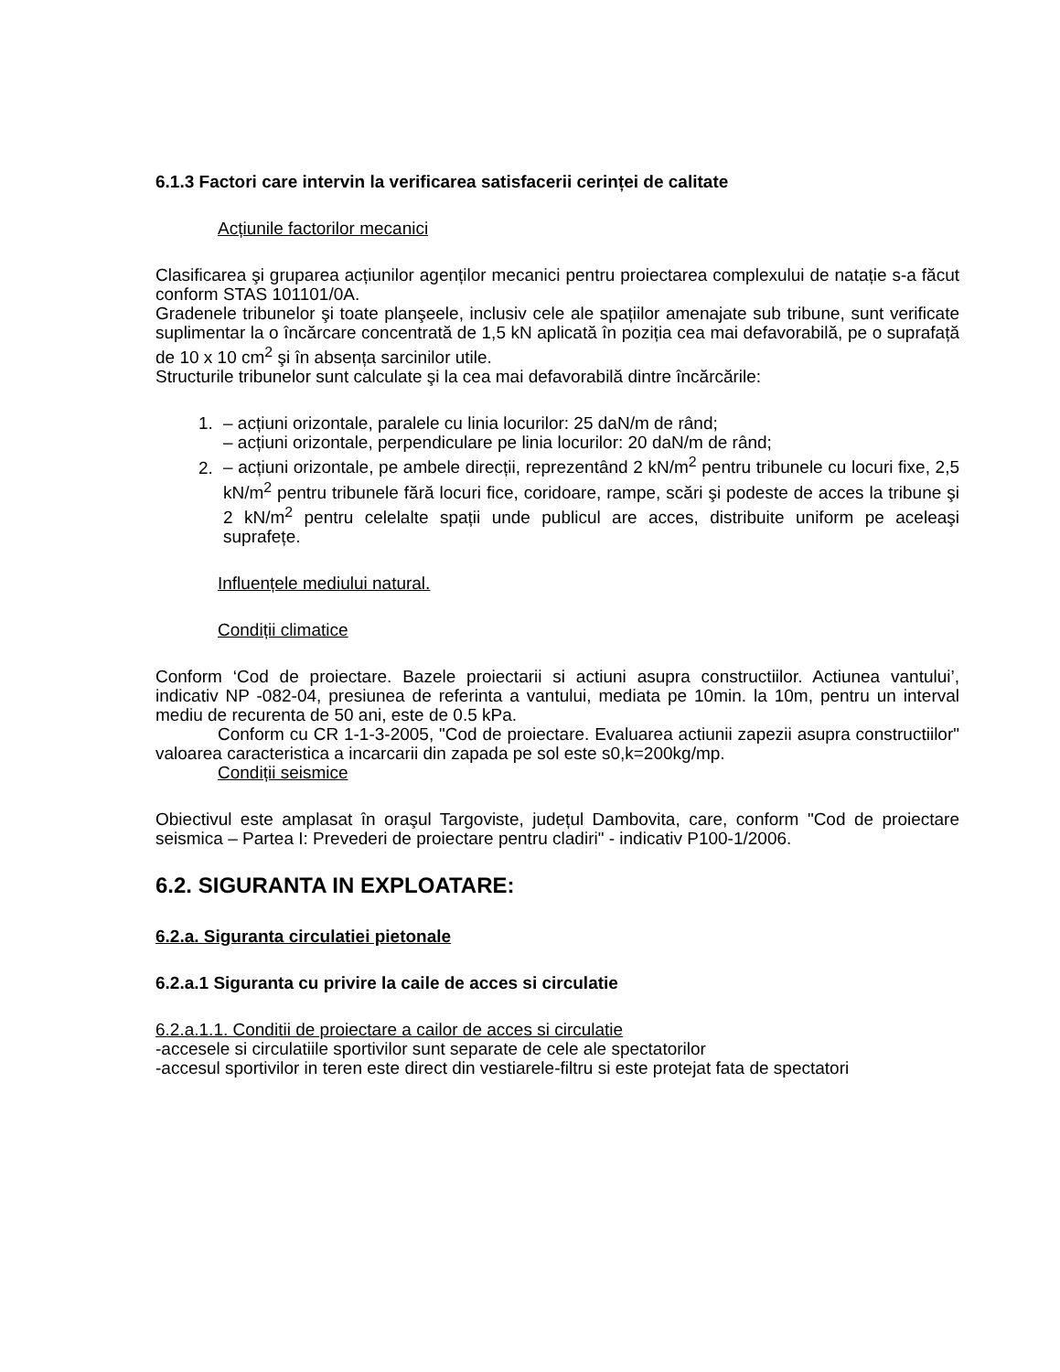6.1.3 Factori care intervin la verificarea satisfacerii cerinței de calitate
Acțiunile factorilor mecanici
Clasificarea şi gruparea acțiunilor agenților mecanici pentru proiectarea complexului de natație s-a făcut conform STAS 101101/0A.
Gradenele tribunelor şi toate planşeele, inclusiv cele ale spațiilor amenajate sub tribune, sunt verificate suplimentar la o încărcare concentrată de 1,5 kN aplicată în poziția cea mai defavorabilă, pe o suprafață de 10 x 10 cm<sup>2</sup> şi în absența sarcinilor utile.
Structurile tribunelor sunt calculate şi la cea mai defavorabilă dintre încărcările:
1. – acțiuni orizontale, paralele cu linia locurilor: 25 daN/m de rând;
– acțiuni orizontale, perpendiculare pe linia locurilor: 20 daN/m de rând;
2. – acțiuni orizontale, pe ambele direcții, reprezentând 2 kN/m<sup>2</sup> pentru tribunele cu locuri fixe, 2,5 kN/m<sup>2</sup> pentru tribunele fără locuri fice, coridoare, rampe, scări şi podeste de acces la tribune şi 2 kN/m<sup>2</sup> pentru celelalte spații unde publicul are acces, distribuite uniform pe aceleaşi suprafețe.
Influențele mediului natural.
Condiții climatice
Conform ‘Cod de proiectare. Bazele proiectarii si actiuni asupra constructiilor. Actiunea vantului’, indicativ NP -082-04, presiunea de referinta a vantului, mediata pe 10min. la 10m, pentru un interval mediu de recurenta de 50 ani, este de 0.5 kPa.
Conform cu CR 1-1-3-2005, "Cod de proiectare. Evaluarea actiunii zapezii asupra constructiilor" valoarea caracteristica a incarcarii din zapada pe sol este s0,k=200kg/mp.
Condiții seismice
Obiectivul este amplasat în oraşul Targoviste, județul Dambovita, care, conform "Cod de proiectare seismica – Partea I: Prevederi de proiectare pentru cladiri" - indicativ P100-1/2006.
6.2. SIGURANTA IN EXPLOATARE:
6.2.a. Siguranta circulatiei pietonale
6.2.a.1 Siguranta cu privire la caile de acces si circulatie
6.2.a.1.1. Conditii de proiectare a cailor de acces si circulatie
-accesele si circulatiile sportivilor sunt separate de cele ale spectatorilor
-accesul sportivilor in teren este direct din vestiarele-filtru si este protejat fata de spectatori